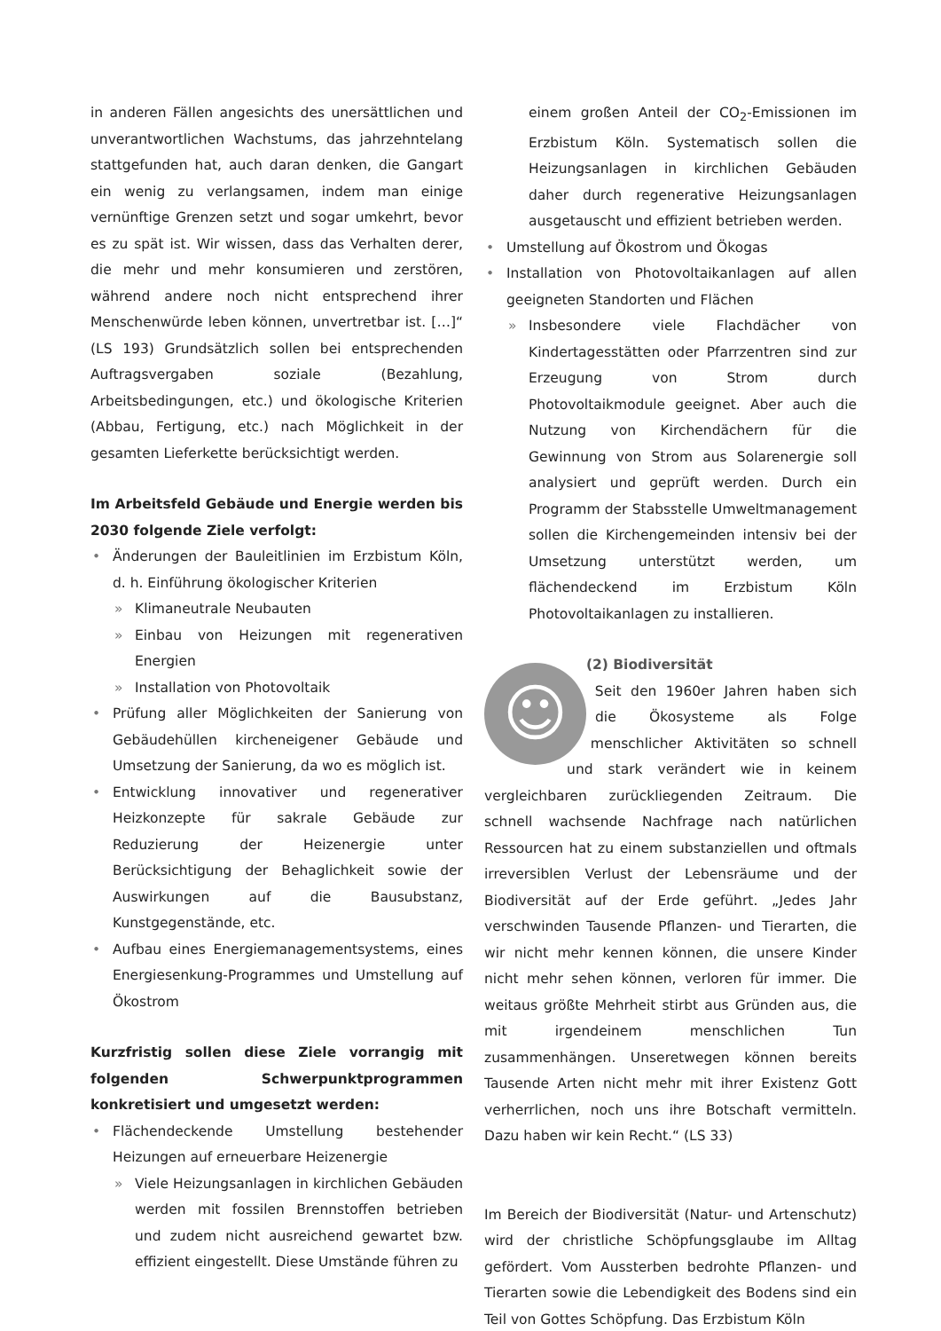in anderen Fällen angesichts des unersättlichen und unverantwortlichen Wachstums, das jahrzehntelang stattgefunden hat, auch daran denken, die Gangart ein wenig zu verlangsamen, indem man einige vernünftige Grenzen setzt und sogar umkehrt, bevor es zu spät ist. Wir wissen, dass das Verhalten derer, die mehr und mehr konsumieren und zerstören, während andere noch nicht entsprechend ihrer Menschenwürde leben können, unvertretbar ist. […]“ (LS 193) Grundsätzlich sollen bei entsprechenden Auftragsvergaben soziale (Bezahlung, Arbeitsbedingungen, etc.) und ökologische Kriterien (Abbau, Fertigung, etc.) nach Möglichkeit in der gesamten Lieferkette berücksichtigt werden.
Im Arbeitsfeld Gebäude und Energie werden bis 2030 folgende Ziele verfolgt:
• Änderungen der Bauleitlinien im Erzbistum Köln, d. h. Einführung ökologischer Kriterien
» Klimaneutrale Neubauten
» Einbau von Heizungen mit regenerativen Energien
» Installation von Photovoltaik
• Prüfung aller Möglichkeiten der Sanierung von Gebäudehüllen kircheneigener Gebäude und Umsetzung der Sanierung, da wo es möglich ist.
• Entwicklung innovativer und regenerativer Heizkonzepte für sakrale Gebäude zur Reduzierung der Heizenergie unter Berücksichtigung der Behaglichkeit sowie der Auswirkungen auf die Bausubstanz, Kunstgegenstände, etc.
• Aufbau eines Energiemanagementsystems, eines Energiesenkung-Programmes und Umstellung auf Ökostrom
Kurzfristig sollen diese Ziele vorrangig mit folgenden Schwerpunktprogrammen konkretisiert und umgesetzt werden:
• Flächendeckende Umstellung bestehender Heizungen auf erneuerbare Heizenergie
» Viele Heizungsanlagen in kirchlichen Gebäuden werden mit fossilen Brennstoffen betrieben und zudem nicht ausreichend gewartet bzw. effizient eingestellt. Diese Umstände führen zu
einem großen Anteil der CO<sub>2</sub>-Emissionen im Erzbistum Köln. Systematisch sollen die Heizungsanlagen in kirchlichen Gebäuden daher durch regenerative Heizungsanlagen ausgetauscht und effizient betrieben werden.
• Umstellung auf Ökostrom und Ökogas
• Installation von Photovoltaikanlagen auf allen geeigneten Standorten und Flächen
» Insbesondere viele Flachdächer von Kindertagesstätten oder Pfarrzentren sind zur Erzeugung von Strom durch Photovoltaikmodule geeignet. Aber auch die Nutzung von Kirchendächern für die Gewinnung von Strom aus Solarenergie soll analysiert und geprüft werden. Durch ein Programm der Stabsstelle Umweltmanagement sollen die Kirchengemeinden intensiv bei der Umsetzung unterstützt werden, um flächendeckend im Erzbistum Köln Photovoltaikanlagen zu installieren.
☺
(2) Biodiversität
Seit den 1960er Jahren haben sich die Ökosysteme als Folge menschlicher Aktivitäten so schnell und stark verändert wie in keinem vergleichbaren zurückliegenden Zeitraum. Die schnell wachsende Nachfrage nach natürlichen Ressourcen hat zu einem substanziellen und oftmals irreversiblen Verlust der Lebensräume und der Biodiversität auf der Erde geführt. „Jedes Jahr verschwinden Tausende Pflanzen- und Tierarten, die wir nicht mehr kennen können, die unsere Kinder nicht mehr sehen können, verloren für immer. Die weitaus größte Mehrheit stirbt aus Gründen aus, die mit irgendeinem menschlichen Tun zusammenhängen. Unseretwegen können bereits Tausende Arten nicht mehr mit ihrer Existenz Gott verherrlichen, noch uns ihre Botschaft vermitteln. Dazu haben wir kein Recht.“ (LS 33)
Im Bereich der Biodiversität (Natur- und Artenschutz) wird der christliche Schöpfungsglaube im Alltag gefördert. Vom Aussterben bedrohte Pflanzen- und Tierarten sowie die Lebendigkeit des Bodens sind ein Teil von Gottes Schöpfung. Das Erzbistum Köln